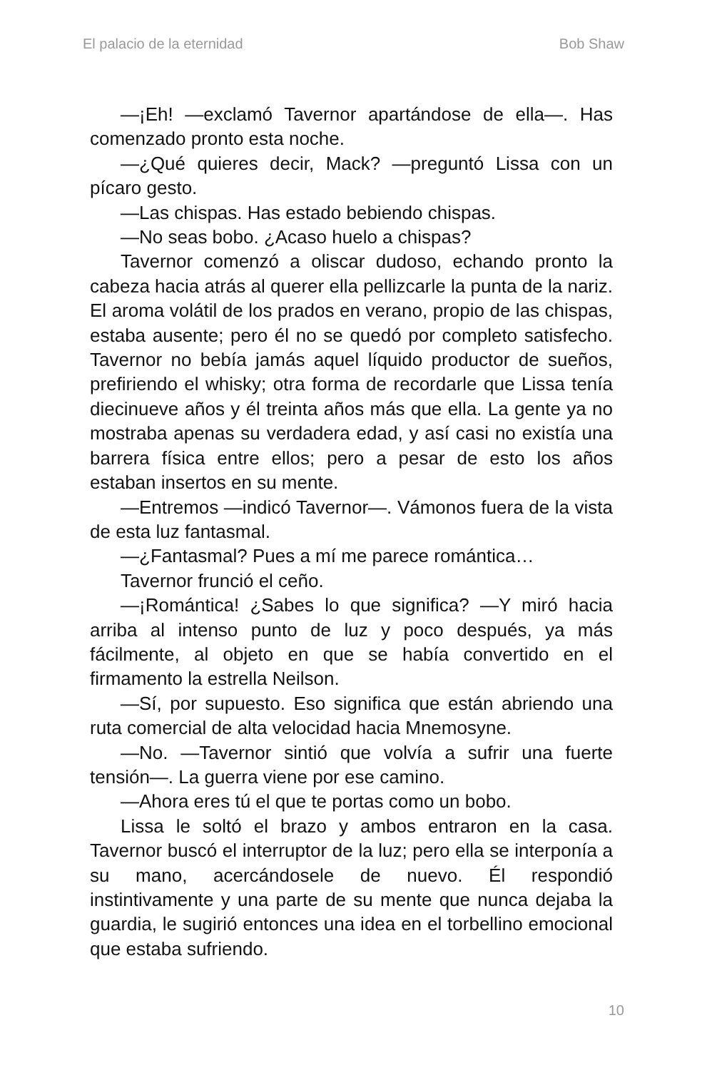El palacio de la eternidad Bob Shaw
—¡Eh! —exclamó Tavernor apartándose de ella—. Has comenzado pronto esta noche.
—¿Qué quieres decir, Mack? —preguntó Lissa con un pícaro gesto.
—Las chispas. Has estado bebiendo chispas.
—No seas bobo. ¿Acaso huelo a chispas?
Tavernor comenzó a oliscar dudoso, echando pronto la cabeza hacia atrás al querer ella pellizcarle la punta de la nariz. El aroma volátil de los prados en verano, propio de las chispas, estaba ausente; pero él no se quedó por completo satisfecho. Tavernor no bebía jamás aquel líquido productor de sueños, prefiriendo el whisky; otra forma de recordarle que Lissa tenía diecinueve años y él treinta años más que ella. La gente ya no mostraba apenas su verdadera edad, y así casi no existía una barrera física entre ellos; pero a pesar de esto los años estaban insertos en su mente.
—Entremos —indicó Tavernor—. Vámonos fuera de la vista de esta luz fantasmal.
—¿Fantasmal? Pues a mí me parece romántica…
Tavernor frunció el ceño.
—¡Romántica! ¿Sabes lo que significa? —Y miró hacia arriba al intenso punto de luz y poco después, ya más fácilmente, al objeto en que se había convertido en el firmamento la estrella Neilson.
—Sí, por supuesto. Eso significa que están abriendo una ruta comercial de alta velocidad hacia Mnemosyne.
—No. —Tavernor sintió que volvía a sufrir una fuerte tensión—. La guerra viene por ese camino.
—Ahora eres tú el que te portas como un bobo.
Lissa le soltó el brazo y ambos entraron en la casa. Tavernor buscó el interruptor de la luz; pero ella se interponía a su mano, acercándosele de nuevo. Él respondió instintivamente y una parte de su mente que nunca dejaba la guardia, le sugirió entonces una idea en el torbellino emocional que estaba sufriendo.
10